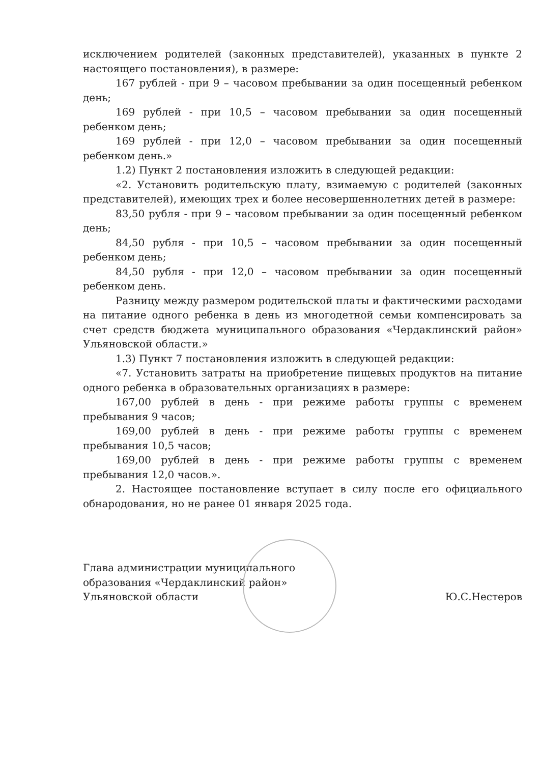исключением родителей (законных представителей), указанных в пункте 2 настоящего постановления), в размере:
167 рублей - при 9 – часовом пребывании за один посещенный ребенком день;
169 рублей - при 10,5 – часовом пребывании за один посещенный ребенком день;
169 рублей - при 12,0 – часовом пребывании за один посещенный ребенком день.»
1.2) Пункт 2 постановления изложить в следующей редакции:
«2. Установить родительскую плату, взимаемую с родителей (законных представителей), имеющих трех и более несовершеннолетних детей в размере:
83,50 рубля - при 9 – часовом пребывании за один посещенный ребенком день;
84,50 рубля - при 10,5 – часовом пребывании за один посещенный ребенком день;
84,50 рубля - при 12,0 – часовом пребывании за один посещенный ребенком день.
Разницу между размером родительской платы и фактическими расходами на питание одного ребенка в день из многодетной семьи компенсировать за счет средств бюджета муниципального образования «Чердаклинский район» Ульяновской области.»
1.3) Пункт 7 постановления изложить в следующей редакции:
«7. Установить затраты на приобретение пищевых продуктов на питание одного ребенка в образовательных организациях в размере:
167,00 рублей в день - при режиме работы группы с временем пребывания 9 часов;
169,00 рублей в день - при режиме работы группы с временем пребывания 10,5 часов;
169,00 рублей в день - при режиме работы группы с временем пребывания 12,0 часов.».
2. Настоящее постановление вступает в силу после его официального обнародования, но не ранее 01 января 2025 года.
Глава администрации муниципального
образования «Чердаклинский район»
Ульяновской области
Ю.С.Нестеров